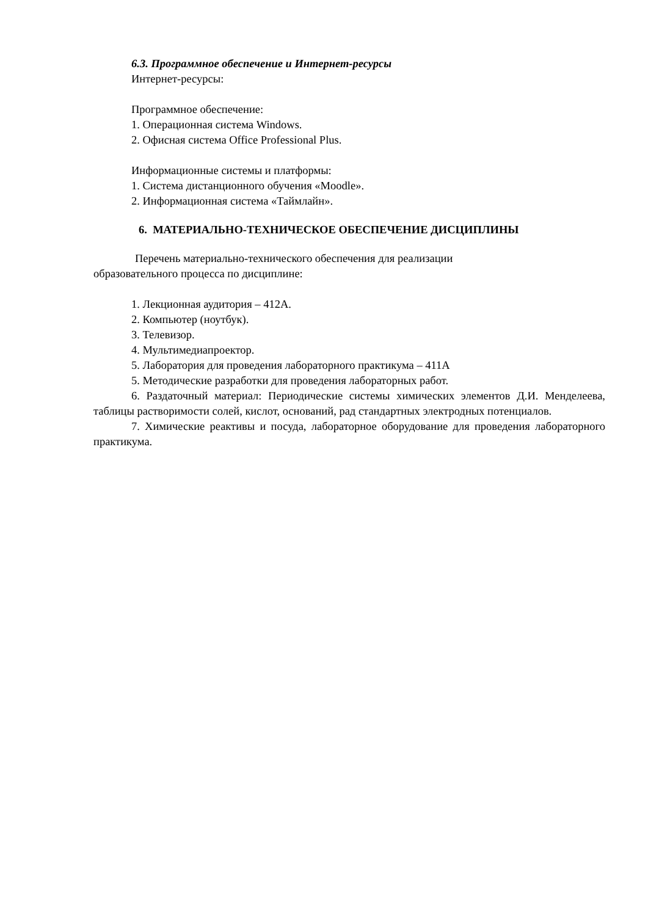6.3. Программное обеспечение и Интернет-ресурсы
Интернет-ресурсы:
Программное обеспечение:
1. Операционная система Windows.
2. Офисная система Office Professional Plus.
Информационные системы и платформы:
1. Система дистанционного обучения «Moodle».
2. Информационная система «Таймлайн».
6. МАТЕРИАЛЬНО-ТЕХНИЧЕСКОЕ ОБЕСПЕЧЕНИЕ ДИСЦИПЛИНЫ
Перечень материально-технического обеспечения для реализации
образовательного процесса по дисциплине:
1. Лекционная аудитория – 412А.
2. Компьютер (ноутбук).
3. Телевизор.
4. Мультимедиапроектор.
5. Лаборатория для проведения лабораторного практикума – 411А
5. Методические разработки для проведения лабораторных работ.
6. Раздаточный материал: Периодические системы химических элементов Д.И. Менделеева, таблицы растворимости солей, кислот, оснований, рад стандартных электродных потенциалов.
7. Химические реактивы и посуда, лабораторное оборудование для проведения лабораторного практикума.